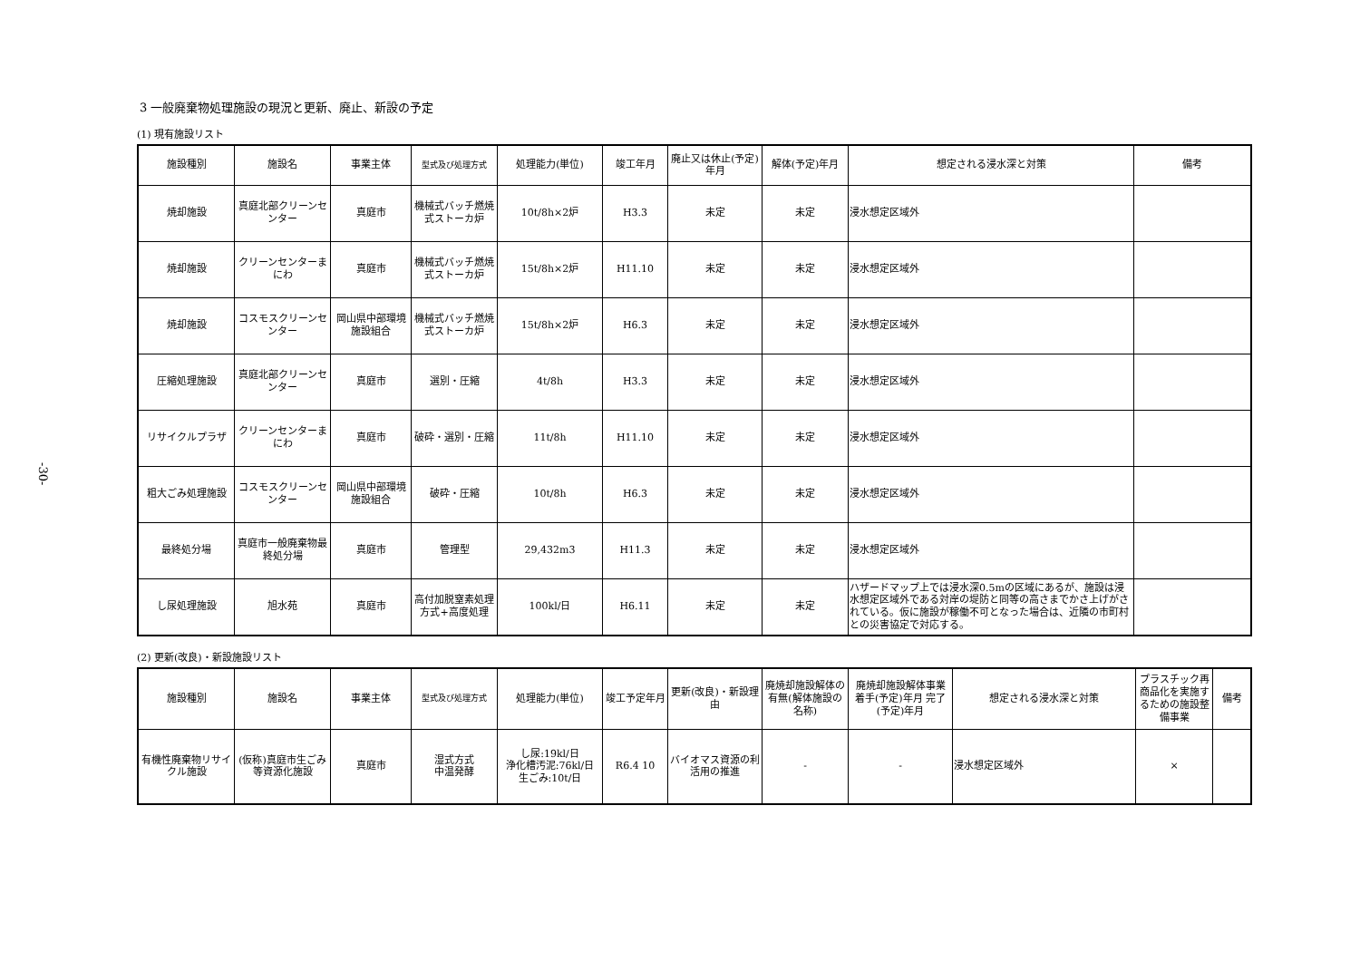-30-
3 一般廃棄物処理施設の現況と更新、廃止、新設の予定
(1) 現有施設リスト
| 施設種別 | 施設名 | 事業主体 | 型式及び処理方式 | 処理能力(単位) | 竣工年月 | 廃止又は休止(予定)年月 | 解体(予定)年月 | 想定される浸水深と対策 | 備考 |
| --- | --- | --- | --- | --- | --- | --- | --- | --- | --- |
| 焼却施設 | 真庭北部クリーンセンター | 真庭市 | 機械式バッチ燃焼式ストーカ炉 | 10t/8h×2炉 | H3.3 | 未定 | 未定 | 浸水想定区域外 | |
| 焼却施設 | クリーンセンターまにわ | 真庭市 | 機械式バッチ燃焼式ストーカ炉 | 15t/8h×2炉 | H11.10 | 未定 | 未定 | 浸水想定区域外 | |
| 焼却施設 | コスモスクリーンセンター | 岡山県中部環境施設組合 | 機械式バッチ燃焼式ストーカ炉 | 15t/8h×2炉 | H6.3 | 未定 | 未定 | 浸水想定区域外 | |
| 圧縮処理施設 | 真庭北部クリーンセンター | 真庭市 | 選別・圧縮 | 4t/8h | H3.3 | 未定 | 未定 | 浸水想定区域外 | |
| リサイクルプラザ | クリーンセンターまにわ | 真庭市 | 破砕・選別・圧縮 | 11t/8h | H11.10 | 未定 | 未定 | 浸水想定区域外 | |
| 粗大ごみ処理施設 | コスモスクリーンセンター | 岡山県中部環境施設組合 | 破砕・圧縮 | 10t/8h | H6.3 | 未定 | 未定 | 浸水想定区域外 | |
| 最終処分場 | 真庭市一般廃棄物最終処分場 | 真庭市 | 管理型 | 29,432m3 | H11.3 | 未定 | 未定 | 浸水想定区域外 | |
| し尿処理施設 | 旭水苑 | 真庭市 | 高付加脱窒素処理方式+高度処理 | 100kl/日 | H6.11 | 未定 | 未定 | ハザードマップ上では浸水深0.5mの区域にあるが、施設は浸水想定区域外である対岸の堤防と同等の高さまでかさ上げがされている。仮に施設が稼働不可となった場合は、近隣の市町村との災害協定で対応する。 | |
(2) 更新(改良)・新設施設リスト
| 施設種別 | 施設名 | 事業主体 | 型式及び処理方式 | 処理能力(単位) | 竣工予定年月 | 更新(改良)・新設理由 | 廃焼却施設解体の有無(解体施設の名称) | 廃焼却施設解体事業 着手(予定)年月 完了(予定)年月 | 想定される浸水深と対策 | プラスチック再商品化を実施するための施設整備事業 | 備考 |
| --- | --- | --- | --- | --- | --- | --- | --- | --- | --- | --- | --- |
| 有機性廃棄物リサイクル施設 | (仮称)真庭市生ごみ等資源化施設 | 真庭市 | 湿式方式 中温発酵 | し尿:19kl/日 浄化槽汚泥:76kl/日 生ごみ:10t/日 | R6.4 10 | バイオマス資源の利活用の推進 | - | - | 浸水想定区域外 | × | |